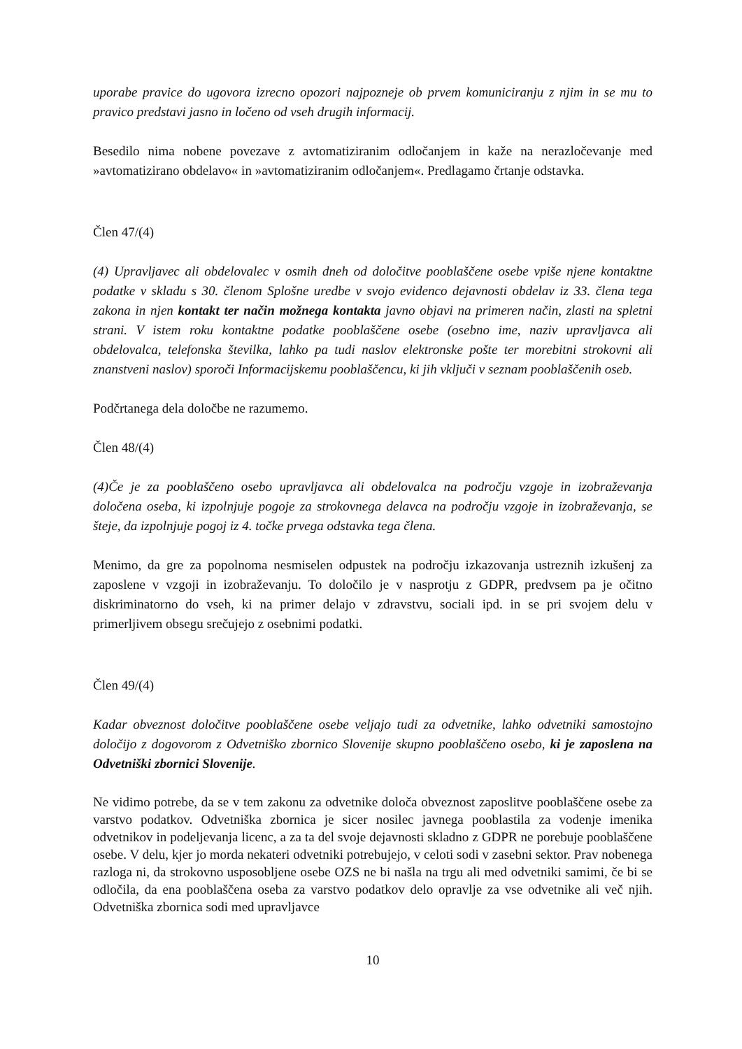uporabe pravice do ugovora izrecno opozori najpozneje ob prvem komuniciranju z njim in se mu to pravico predstavi jasno in ločeno od vseh drugih informacij.
Besedilo nima nobene povezave z avtomatiziranim odločanjem in kaže na nerazločevanje med »avtomatizirano obdelavo« in »avtomatiziranim odločanjem«. Predlagamo črtanje odstavka.
Člen 47/(4)
(4) Upravljavec ali obdelovalec v osmih dneh od določitve pooblaščene osebe vpiše njene kontaktne podatke v skladu s 30. členom Splošne uredbe v svojo evidenco dejavnosti obdelav iz 33. člena tega zakona in njen kontakt ter način možnega kontakta javno objavi na primeren način, zlasti na spletni strani. V istem roku kontaktne podatke pooblaščene osebe (osebno ime, naziv upravljavca ali obdelovalca, telefonska številka, lahko pa tudi naslov elektronske pošte ter morebitni strokovni ali znanstveni naslov) sporoči Informacijskemu pooblaščencu, ki jih vključi v seznam pooblaščenih oseb.
Podčrtanega dela določbe ne razumemo.
Člen 48/(4)
(4)Če je za pooblaščeno osebo upravljavca ali obdelovalca na področju vzgoje in izobraževanja določena oseba, ki izpolnjuje pogoje za strokovnega delavca na področju vzgoje in izobraževanja, se šteje, da izpolnjuje pogoj iz 4. točke prvega odstavka tega člena.
Menimo, da gre za popolnoma nesmiselen odpustek na področju izkazovanja ustreznih izkušenj za zaposlene v vzgoji in izobraževanju. To določilo je v nasprotju z GDPR, predvsem pa je očitno diskriminatorno do vseh, ki na primer delajo v zdravstvu, sociali ipd. in se pri svojem delu v primerljivem obsegu srečujejo z osebnimi podatki.
Člen 49/(4)
Kadar obveznost določitve pooblaščene osebe veljajo tudi za odvetnike, lahko odvetniki samostojno določijo z dogovorom z Odvetniško zbornico Slovenije skupno pooblaščeno osebo, ki je zaposlena na Odvetniški zbornici Slovenije.
Ne vidimo potrebe, da se v tem zakonu za odvetnike določa obveznost zaposlitve pooblaščene osebe za varstvo podatkov. Odvetniška zbornica je sicer nosilec javnega pooblastila za vodenje imenika odvetnikov in podeljevanja licenc, a za ta del svoje dejavnosti skladno z GDPR ne porebuje pooblaščene osebe. V delu, kjer jo morda nekateri odvetniki potrebujejo, v celoti sodi v zasebni sektor. Prav nobenega razloga ni, da strokovno usposobljene osebe OZS ne bi našla na trgu ali med odvetniki samimi, če bi se odločila, da ena pooblaščena oseba za varstvo podatkov delo opravlje za vse odvetnike ali več njih. Odvetniška zbornica sodi med upravljavce
10